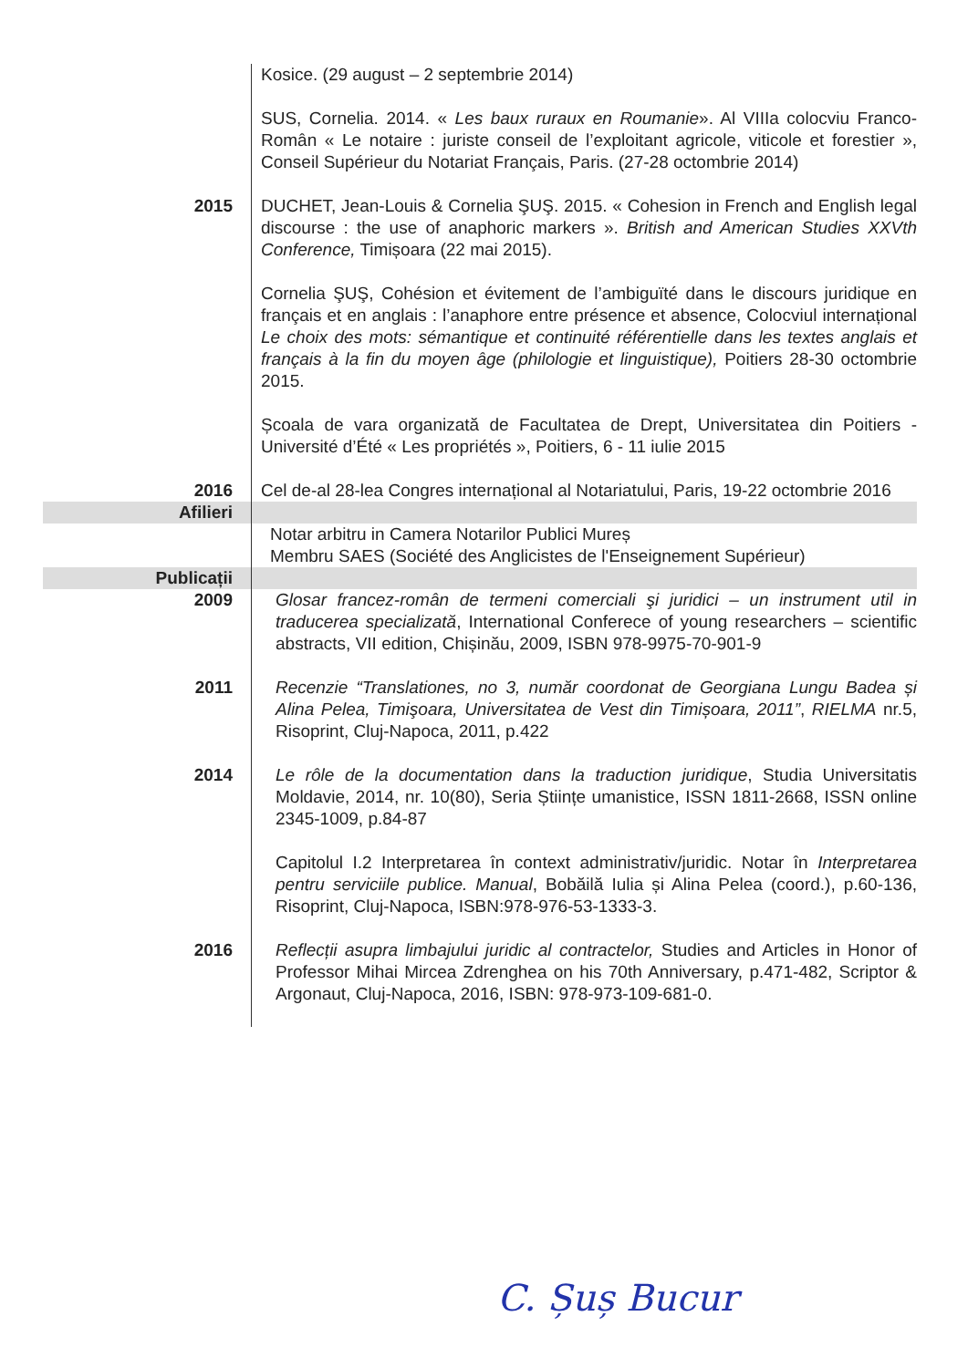| | Kosice. (29 august – 2 septembrie 2014) SUS, Cornelia. 2014. « Les baux ruraux en Roumanie ». Al VIIIa colocviu Franco-Român « Le notaire : juriste conseil de l’exploitant agricole, viticole et forestier », Conseil Supérieur du Notariat Français, Paris. (27-28 octombrie 2014) |
| 2015 | DUCHET, Jean-Louis & Cornelia ŞUŞ. 2015. « Cohesion in French and English legal discourse : the use of anaphoric markers ». British and American Studies XXVth Conference, Timișoara (22 mai 2015). Cornelia ŞUŞ, Cohésion et évitement de l’ambiguïté dans le discours juridique en français et en anglais : l’anaphore entre présence et absence, Colocviul internațional Le choix des mots: sémantique et continuité référentielle dans les textes anglais et français à la fin du moyen âge (philologie et linguistique), Poitiers 28-30 octombrie 2015. Școala de vara organizată de Facultatea de Drept, Universitatea din Poitiers - Université d’Été « Les propriétés », Poitiers, 6 - 11 iulie 2015 |
| 2016 | Cel de-al 28-lea Congres internațional al Notariatului, Paris, 19-22 octombrie 2016 |
| Afilieri | |
| | Notar arbitru in Camera Notarilor Publici Mureș Membru SAES (Société des Anglicistes de l'Enseignement Supérieur) |
| Publicații | |
| 2009 | Glosar francez-român de termeni comerciali şi juridici – un instrument util in traducerea specializată , International Conferece of young researchers – scientific abstracts, VII edition, Chișinău, 2009, ISBN 978-9975-70-901-9 |
| 2011 | Recenzie “Translationes, no 3, număr coordonat de Georgiana Lungu Badea și Alina Pelea, Timişoara, Universitatea de Vest din Timișoara, 2011” , RIELMA nr.5, Risoprint, Cluj-Napoca, 2011, p.422 |
| 2014 | Le rôle de la documentation dans la traduction juridique , Studia Universitatis Moldavie, 2014, nr. 10(80), Seria Științe umanistice, ISSN 1811-2668, ISSN online 2345-1009, p.84-87 Capitolul I.2 Interpretarea în context administrativ/juridic. Notar în Interpretarea pentru serviciile publice. Manual , Bobăilă Iulia și Alina Pelea (coord.), p.60-136, Risoprint, Cluj-Napoca, ISBN:978-976-53-1333-3. |
| 2016 | Reflecții asupra limbajului juridic al contractelor, Studies and Articles in Honor of Professor Mihai Mircea Zdrenghea on his 70th Anniversary, p.471-482, Scriptor & Argonaut, Cluj-Napoca, 2016, ISBN: 978-973-109-681-0. |
C. Șuș Bucur